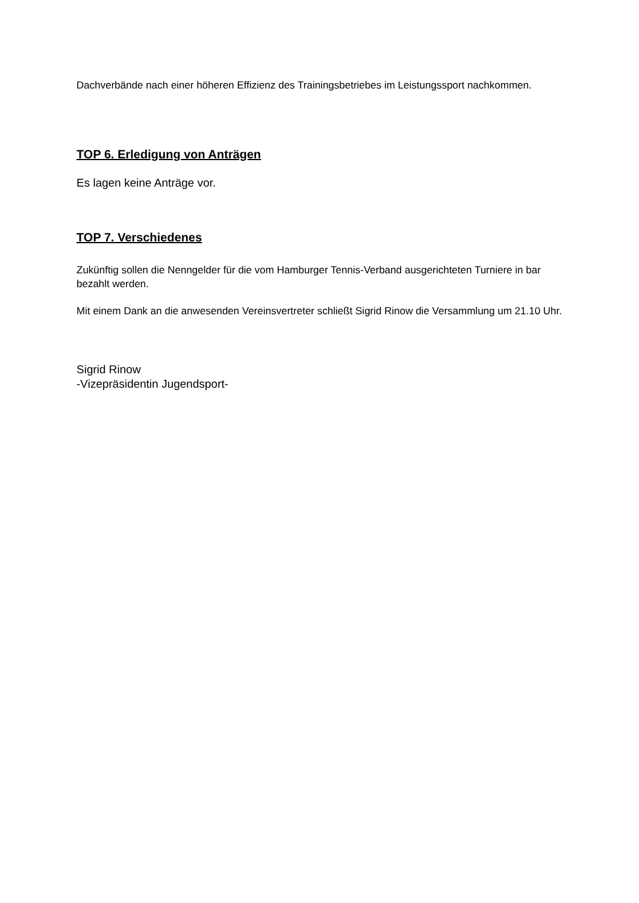Dachverbände nach einer höheren Effizienz des Trainingsbetriebes im Leistungssport nachkommen.
TOP 6. Erledigung von Anträgen
Es lagen keine Anträge vor.
TOP 7. Verschiedenes
Zukünftig sollen die Nenngelder für die vom Hamburger Tennis-Verband ausgerichteten Turniere in bar bezahlt werden.
Mit einem Dank an die anwesenden Vereinsvertreter schließt Sigrid Rinow die Versammlung um 21.10 Uhr.
Sigrid Rinow
-Vizepräsidentin Jugendsport-